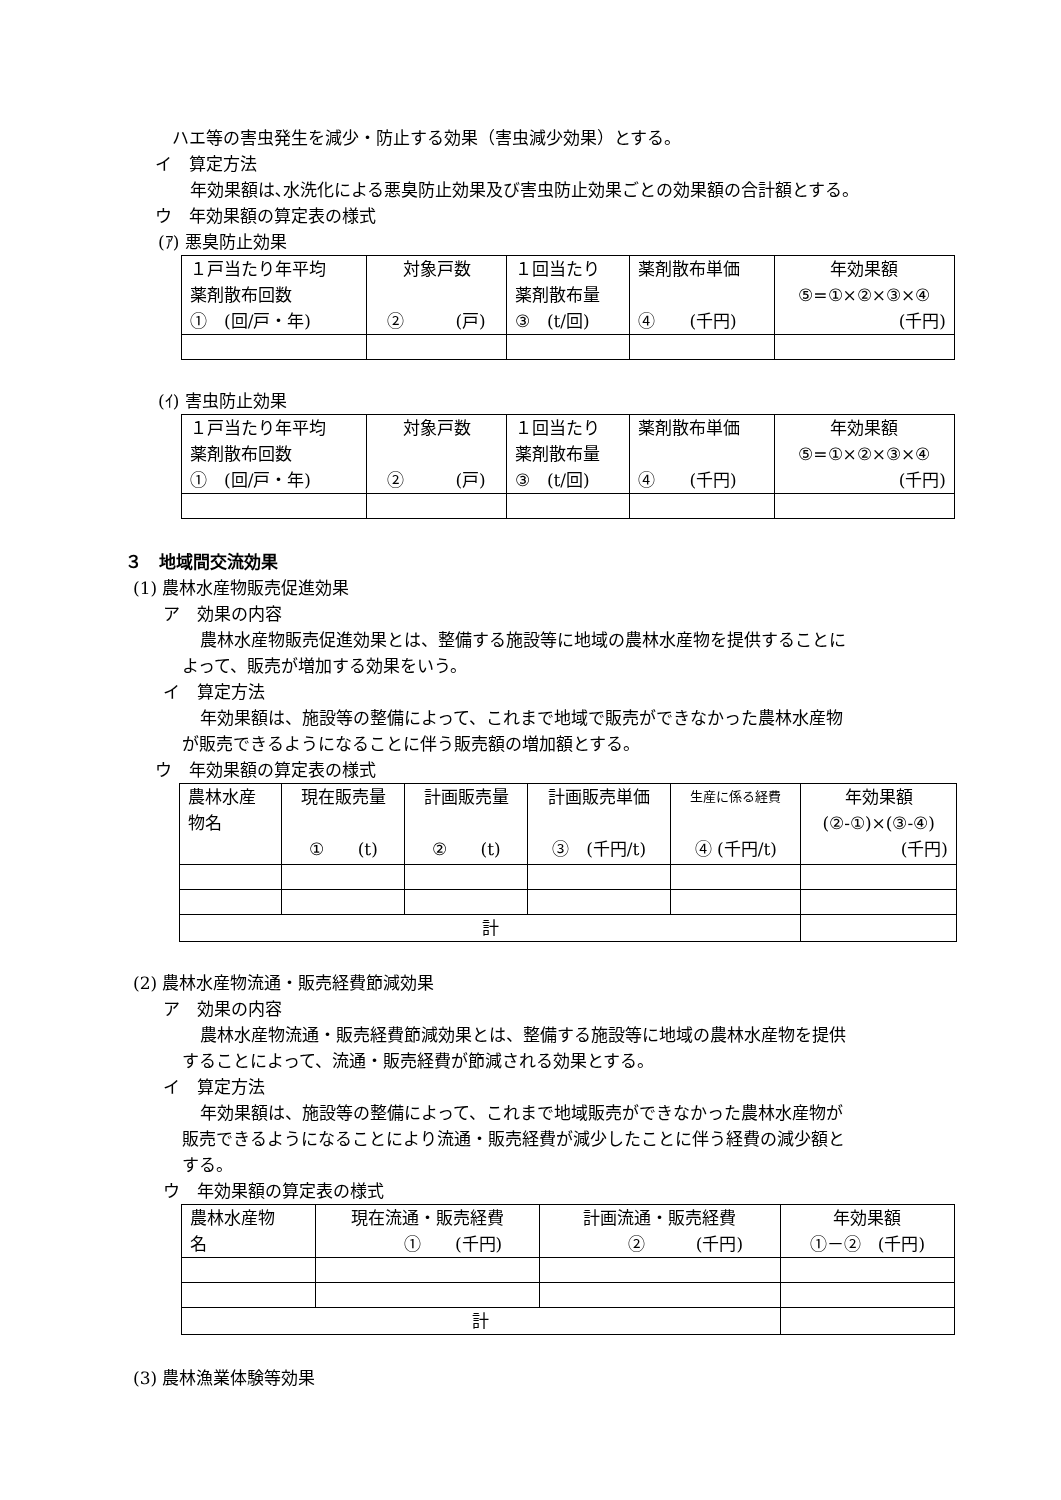ハエ等の害虫発生を減少・防止する効果（害虫減少効果）とする。
イ　算定方法
年効果額は､水洗化による悪臭防止効果及び害虫防止効果ごとの効果額の合計額とする。
ウ　年効果額の算定表の様式
(ｱ) 悪臭防止効果
| １戸当たり年平均 薬剤散布回数 ① (回/戸・年) | 対象戸数 ② (戸) | １回当たり 薬剤散布量 ③ (t/回) | 薬剤散布単価 ④ (千円) | 年効果額 ⑤=①×②×③×④ (千円) |
(ｲ) 害虫防止効果
| １戸当たり年平均 薬剤散布回数 ① (回/戸・年) | 対象戸数 ② (戸) | １回当たり 薬剤散布量 ③ (t/回) | 薬剤散布単価 ④ (千円) | 年効果額 ⑤=①×②×③×④ (千円) |
３　地域間交流効果
(1) 農林水産物販売促進効果
ア　効果の内容
農林水産物販売促進効果とは、整備する施設等に地域の農林水産物を提供することに
よって、販売が増加する効果をいう。
イ　算定方法
年効果額は、施設等の整備によって、これまで地域で販売ができなかった農林水産物
が販売できるようになることに伴う販売額の増加額とする。
ウ　年効果額の算定表の様式
| 農林水産 物名 | 現在販売量 ① (t) | 計画販売量 ② (t) | 計画販売単価 ③ (千円/t) | 生産に係る経費 ④ (千円/t) | 年効果額 (②-①)×(③-④) (千円) |
| 計 | | | | | |
(2) 農林水産物流通・販売経費節減効果
ア　効果の内容
農林水産物流通・販売経費節減効果とは、整備する施設等に地域の農林水産物を提供
することによって、流通・販売経費が節減される効果とする。
イ　算定方法
年効果額は、施設等の整備によって、これまで地域販売ができなかった農林水産物が
販売できるようになることにより流通・販売経費が減少したことに伴う経費の減少額と
する。
ウ　年効果額の算定表の様式
| 農林水産物 名 | 現在流通・販売経費 ① (千円) | 計画流通・販売経費 ② (千円) | 年効果額 ①－② (千円) |
| 計 | | | |
(3) 農林漁業体験等効果